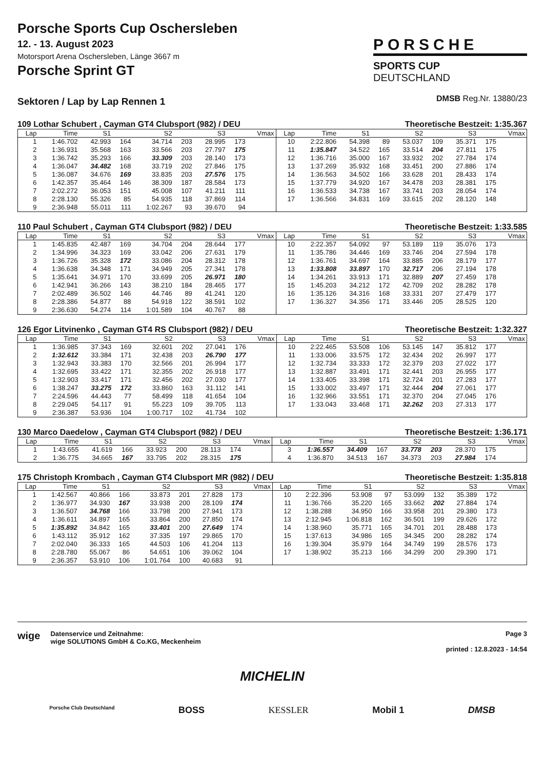Porsche Sports Cup Oschersleben
12. - 13. August 2023
Motorsport Arena Oschersleben, Länge 3667 m
Porsche Sprint GT
PORSCHE
SPORTS CUP
DEUTSCHLAND
Sektoren / Lap by Lap Rennen 1
DMSB Reg.Nr. 13880/23
109 Lothar Schubert , Cayman GT4 Clubsport (982) / DEU Theoretische Bestzeit: 1:35.367
| Lap | Time | S1 | | S2 | | S3 | | Vmax | Lap | Time | S1 | | S2 | | S3 | | Vmax |
| --- | --- | --- | --- | --- | --- | --- | --- | --- | --- | --- | --- | --- | --- | --- | --- | --- | --- |
| 1 | 1:46.702 | 42.993 | 164 | 34.714 | 203 | 28.995 | 173 | | 10 | 2:22.806 | 54.398 | 89 | 53.037 | 109 | 35.371 | 175 | |
| 2 | 1:36.931 | 35.568 | 163 | 33.566 | 203 | 27.797 | 175 | | 11 | 1:35.847 | 34.522 | 165 | 33.514 | 204 | 27.811 | 175 | |
| 3 | 1:36.742 | 35.293 | 166 | 33.309 | 203 | 28.140 | 173 | | 12 | 1:36.716 | 35.000 | 167 | 33.932 | 202 | 27.784 | 174 | |
| 4 | 1:36.047 | 34.482 | 168 | 33.719 | 202 | 27.846 | 175 | | 13 | 1:37.269 | 35.932 | 168 | 33.451 | 200 | 27.886 | 174 | |
| 5 | 1:36.087 | 34.676 | 169 | 33.835 | 203 | 27.576 | 175 | | 14 | 1:36.563 | 34.502 | 166 | 33.628 | 201 | 28.433 | 174 | |
| 6 | 1:42.357 | 35.464 | 146 | 38.309 | 187 | 28.584 | 173 | | 15 | 1:37.779 | 34.920 | 167 | 34.478 | 203 | 28.381 | 175 | |
| 7 | 2:02.272 | 36.053 | 151 | 45.008 | 107 | 41.211 | 111 | | 16 | 1:36.533 | 34.738 | 167 | 33.741 | 203 | 28.054 | 174 | |
| 8 | 2:28.130 | 55.326 | 85 | 54.935 | 118 | 37.869 | 114 | | 17 | 1:36.566 | 34.831 | 169 | 33.615 | 202 | 28.120 | 148 | |
| 9 | 2:36.948 | 55.011 | 111 | 1:02.267 | 93 | 39.670 | 94 | | | | | | | | | | |
110 Paul Schubert , Cayman GT4 Clubsport (982) / DEU Theoretische Bestzeit: 1:33.585
| Lap | Time | S1 | | S2 | | S3 | | Vmax | Lap | Time | S1 | | S2 | | S3 | | Vmax |
| --- | --- | --- | --- | --- | --- | --- | --- | --- | --- | --- | --- | --- | --- | --- | --- | --- | --- |
| 1 | 1:45.835 | 42.487 | 169 | 34.704 | 204 | 28.644 | 177 | | 10 | 2:22.357 | 54.092 | 97 | 53.189 | 119 | 35.076 | 173 | |
| 2 | 1:34.996 | 34.323 | 169 | 33.042 | 206 | 27.631 | 179 | | 11 | 1:35.786 | 34.446 | 169 | 33.746 | 204 | 27.594 | 178 | |
| 3 | 1:36.726 | 35.328 | 172 | 33.086 | 204 | 28.312 | 178 | | 12 | 1:36.761 | 34.697 | 164 | 33.885 | 206 | 28.179 | 177 | |
| 4 | 1:36.638 | 34.348 | 171 | 34.949 | 205 | 27.341 | 178 | | 13 | 1:33.808 | 33.897 | 170 | 32.717 | 206 | 27.194 | 178 | |
| 5 | 1:35.641 | 34.971 | 170 | 33.699 | 205 | 26.971 | 180 | | 14 | 1:34.261 | 33.913 | 171 | 32.889 | 207 | 27.459 | 178 | |
| 6 | 1:42.941 | 36.266 | 143 | 38.210 | 184 | 28.465 | 177 | | 15 | 1:45.203 | 34.212 | 172 | 42.709 | 202 | 28.282 | 178 | |
| 7 | 2:02.489 | 36.502 | 146 | 44.746 | 89 | 41.241 | 120 | | 16 | 1:35.126 | 34.316 | 168 | 33.331 | 207 | 27.479 | 177 | |
| 8 | 2:28.386 | 54.877 | 88 | 54.918 | 122 | 38.591 | 102 | | 17 | 1:36.327 | 34.356 | 171 | 33.446 | 205 | 28.525 | 120 | |
| 9 | 2:36.630 | 54.274 | 114 | 1:01.589 | 104 | 40.767 | 88 | | | | | | | | | | |
126 Egor Litvinenko , Cayman GT4 RS Clubsport (982) / DEU Theoretische Bestzeit: 1:32.327
| Lap | Time | S1 | | S2 | | S3 | | Vmax | Lap | Time | S1 | | S2 | | S3 | | Vmax |
| --- | --- | --- | --- | --- | --- | --- | --- | --- | --- | --- | --- | --- | --- | --- | --- | --- | --- |
| 1 | 1:36.985 | 37.343 | 169 | 32.601 | 202 | 27.041 | 176 | | 10 | 2:22.465 | 53.508 | 106 | 53.145 | 147 | 35.812 | 177 | |
| 2 | 1:32.612 | 33.384 | 171 | 32.438 | 203 | 26.790 | 177 | | 11 | 1:33.006 | 33.575 | 172 | 32.434 | 202 | 26.997 | 177 | |
| 3 | 1:32.943 | 33.383 | 170 | 32.566 | 201 | 26.994 | 177 | | 12 | 1:32.734 | 33.333 | 172 | 32.379 | 203 | 27.022 | 177 | |
| 4 | 1:32.695 | 33.422 | 171 | 32.355 | 202 | 26.918 | 177 | | 13 | 1:32.887 | 33.491 | 171 | 32.441 | 203 | 26.955 | 177 | |
| 5 | 1:32.903 | 33.417 | 171 | 32.456 | 202 | 27.030 | 177 | | 14 | 1:33.405 | 33.398 | 171 | 32.724 | 201 | 27.283 | 177 | |
| 6 | 1:38.247 | 33.275 | 172 | 33.860 | 163 | 31.112 | 141 | | 15 | 1:33.002 | 33.497 | 171 | 32.444 | 204 | 27.061 | 177 | |
| 7 | 2:24.596 | 44.443 | 77 | 58.499 | 118 | 41.654 | 104 | | 16 | 1:32.966 | 33.551 | 171 | 32.370 | 204 | 27.045 | 176 | |
| 8 | 2:29.045 | 54.117 | 91 | 55.223 | 109 | 39.705 | 113 | | 17 | 1:33.043 | 33.468 | 171 | 32.262 | 203 | 27.313 | 177 | |
| 9 | 2:36.387 | 53.936 | 104 | 1:00.717 | 102 | 41.734 | 102 | | | | | | | | | | |
130 Marco Daedelow , Cayman GT4 Clubsport (982) / DEU Theoretische Bestzeit: 1:36.171
| Lap | Time | S1 | | S2 | | S3 | | Vmax | Lap | Time | S1 | | S2 | | S3 | | Vmax |
| --- | --- | --- | --- | --- | --- | --- | --- | --- | --- | --- | --- | --- | --- | --- | --- | --- | --- |
| 1 | 1:43.655 | 41.619 | 166 | 33.923 | 200 | 28.113 | 174 | | 3 | 1:36.557 | 34.409 | 167 | 33.778 | 203 | 28.370 | 175 | |
| 2 | 1:36.775 | 34.665 | 167 | 33.795 | 202 | 28.315 | 175 | | 4 | 1:36.870 | 34.513 | 167 | 34.373 | 203 | 27.984 | 174 | |
175 Christoph Krombach , Cayman GT4 Clubsport MR (982) / DEU Theoretische Bestzeit: 1:35.818
| Lap | Time | S1 | | S2 | | S3 | | Vmax | Lap | Time | S1 | | S2 | | S3 | | Vmax |
| --- | --- | --- | --- | --- | --- | --- | --- | --- | --- | --- | --- | --- | --- | --- | --- | --- | --- |
| 1 | 1:42.567 | 40.866 | 166 | 33.873 | 201 | 27.828 | 173 | | 10 | 2:22.396 | 53.908 | 97 | 53.099 | 132 | 35.389 | 172 | |
| 2 | 1:36.977 | 34.930 | 167 | 33.938 | 200 | 28.109 | 174 | | 11 | 1:36.766 | 35.220 | 165 | 33.662 | 202 | 27.884 | 174 | |
| 3 | 1:36.507 | 34.768 | 166 | 33.798 | 200 | 27.941 | 173 | | 12 | 1:38.288 | 34.950 | 166 | 33.958 | 201 | 29.380 | 173 | |
| 4 | 1:36.611 | 34.897 | 165 | 33.864 | 200 | 27.850 | 174 | | 13 | 2:12.945 | 1:06.818 | 162 | 36.501 | 199 | 29.626 | 172 | |
| 5 | 1:35.892 | 34.842 | 165 | 33.401 | 200 | 27.649 | 174 | | 14 | 1:38.960 | 35.771 | 165 | 34.701 | 201 | 28.488 | 173 | |
| 6 | 1:43.112 | 35.912 | 162 | 37.335 | 197 | 29.865 | 170 | | 15 | 1:37.613 | 34.986 | 165 | 34.345 | 200 | 28.282 | 174 | |
| 7 | 2:02.040 | 36.333 | 165 | 44.503 | 106 | 41.204 | 113 | | 16 | 1:39.304 | 35.979 | 164 | 34.749 | 199 | 28.576 | 173 | |
| 8 | 2:28.780 | 55.067 | 86 | 54.651 | 106 | 39.062 | 104 | | 17 | 1:38.902 | 35.213 | 166 | 34.299 | 200 | 29.390 | 171 | |
| 9 | 2:36.357 | 53.910 | 106 | 1:01.764 | 100 | 40.683 | 91 | | | | | | | | | | |
wige
Datenservice und Zeitnahme:
wige SOLUTIONS GmbH & Co.KG, Meckenheim
Page 3
printed : 12.8.2023 - 14:54
MICHELIN
Porsche Club Deutschland BOSS KESSLER Mobil 1 DMSB